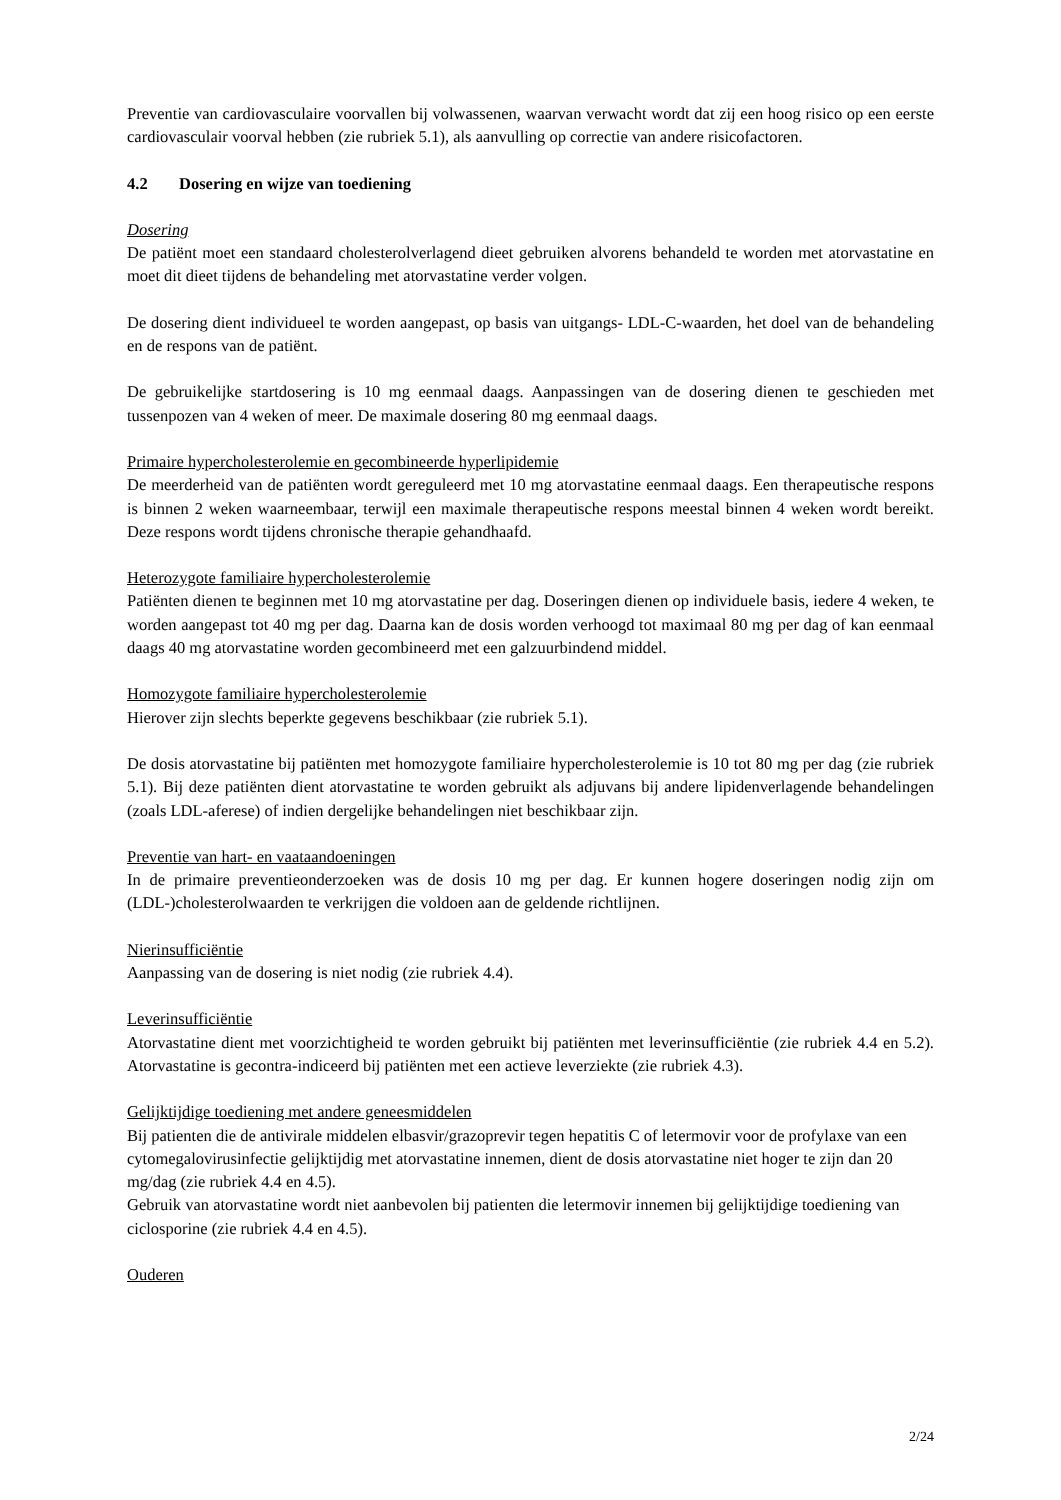Preventie van cardiovasculaire voorvallen bij volwassenen, waarvan verwacht wordt dat zij een hoog risico op een eerste cardiovasculair voorval hebben (zie rubriek 5.1), als aanvulling op correctie van andere risicofactoren.
4.2 Dosering en wijze van toediening
Dosering
De patiënt moet een standaard cholesterolverlagend dieet gebruiken alvorens behandeld te worden met atorvastatine en moet dit dieet tijdens de behandeling met atorvastatine verder volgen.
De dosering dient individueel te worden aangepast, op basis van uitgangs- LDL-C-waarden, het doel van de behandeling en de respons van de patiënt.
De gebruikelijke startdosering is 10 mg eenmaal daags. Aanpassingen van de dosering dienen te geschieden met tussenpozen van 4 weken of meer. De maximale dosering 80 mg eenmaal daags.
Primaire hypercholesterolemie en gecombineerde hyperlipidemie
De meerderheid van de patiënten wordt gereguleerd met 10 mg atorvastatine eenmaal daags. Een therapeutische respons is binnen 2 weken waarneembaar, terwijl een maximale therapeutische respons meestal binnen 4 weken wordt bereikt. Deze respons wordt tijdens chronische therapie gehandhaafd.
Heterozygote familiaire hypercholesterolemie
Patiënten dienen te beginnen met 10 mg atorvastatine per dag. Doseringen dienen op individuele basis, iedere 4 weken, te worden aangepast tot 40 mg per dag. Daarna kan de dosis worden verhoogd tot maximaal 80 mg per dag of kan eenmaal daags 40 mg atorvastatine worden gecombineerd met een galzuurbindend middel.
Homozygote familiaire hypercholesterolemie
Hierover zijn slechts beperkte gegevens beschikbaar (zie rubriek 5.1).
De dosis atorvastatine bij patiënten met homozygote familiaire hypercholesterolemie is 10 tot 80 mg per dag (zie rubriek 5.1). Bij deze patiënten dient atorvastatine te worden gebruikt als adjuvans bij andere lipidenverlagende behandelingen (zoals LDL-aferese) of indien dergelijke behandelingen niet beschikbaar zijn.
Preventie van hart- en vaataandoeningen
In de primaire preventieonderzoeken was de dosis 10 mg per dag. Er kunnen hogere doseringen nodig zijn om (LDL-)cholesterolwaarden te verkrijgen die voldoen aan de geldende richtlijnen.
Nierinsufficiëntie
Aanpassing van de dosering is niet nodig (zie rubriek 4.4).
Leverinsufficiëntie
Atorvastatine dient met voorzichtigheid te worden gebruikt bij patiënten met leverinsufficiëntie (zie rubriek 4.4 en 5.2). Atorvastatine is gecontra-indiceerd bij patiënten met een actieve leverziekte (zie rubriek 4.3).
Gelijktijdige toediening met andere geneesmiddelen
Bij patienten die de antivirale middelen elbasvir/grazoprevir tegen hepatitis C of letermovir voor de profylaxe van een cytomegalovirusinfectie gelijktijdig met atorvastatine innemen, dient de dosis atorvastatine niet hoger te zijn dan 20 mg/dag (zie rubriek 4.4 en 4.5).
Gebruik van atorvastatine wordt niet aanbevolen bij patienten die letermovir innemen bij gelijktijdige toediening van ciclosporine (zie rubriek 4.4 en 4.5).
Ouderen
2/24